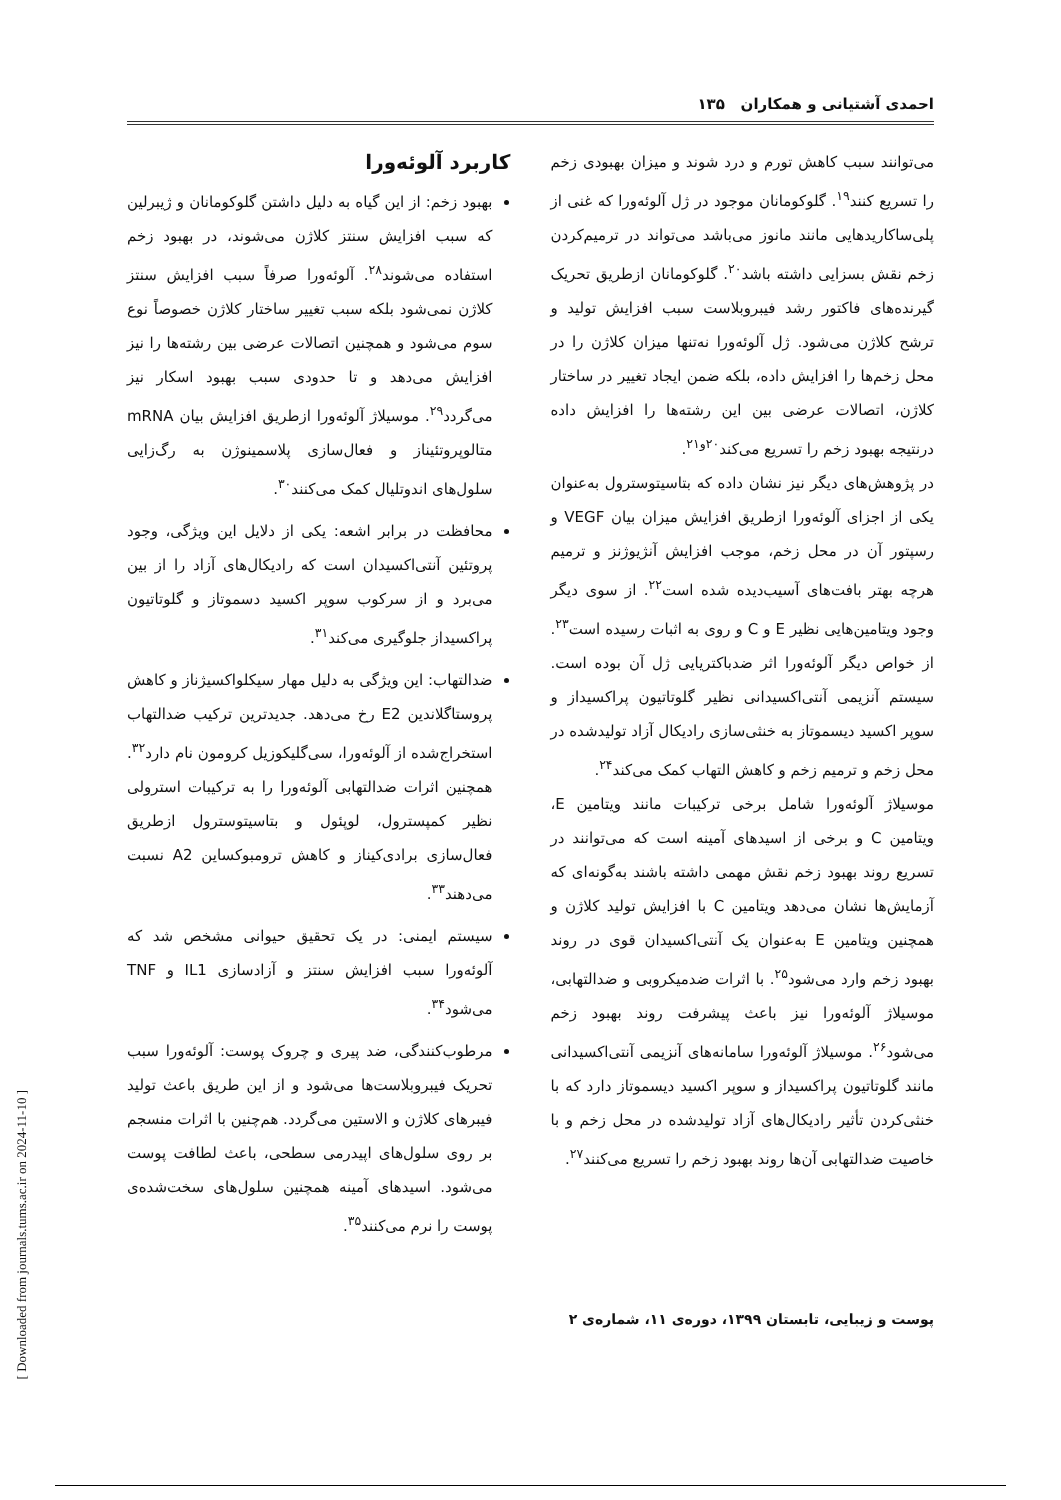احمدی آشتیانی و همکاران ۱۳۵
می‌توانند سبب کاهش تورم و درد شوند و میزان بهبودی زخم را تسریع کنند<sup>۱۹</sup>. گلوکومانان موجود در ژل آلوئه‌ورا که غنی از پلی‌ساکاریدهایی مانند مانوز می‌باشد می‌تواند در ترمیم‌کردن زخم نقش بسزایی داشته باشد<sup>۲۰</sup>. گلوکومانان ازطریق تحریک گیرنده‌های فاکتور رشد فیبروبلاست سبب افزایش تولید و ترشح کلاژن می‌شود. ژل آلوئه‌ورا نه‌تنها میزان کلاژن را در محل زخم‌ها را افزایش داده، بلکه ضمن ایجاد تغییر در ساختار کلاژن، اتصالات عرضی بین این رشته‌ها را افزایش داده درنتیجه بهبود زخم را تسریع می‌کند<sup>۲۰و۲۱</sup>.
در پژوهش‌های دیگر نیز نشان داده که بتاسیتوسترول به‌عنوان یکی از اجزای آلوئه‌ورا ازطریق افزایش میزان بیان VEGF و رسپتور آن در محل زخم، موجب افزایش آنژیوژنز و ترمیم هرچه بهتر بافت‌های آسیب‌دیده شده است<sup>۲۲</sup>. از سوی دیگر وجود ویتامین‌هایی نظیر E و C و روی به اثبات رسیده است<sup>۲۳</sup>. از خواص دیگر آلوئه‌ورا اثر ضدباکتریایی ژل آن بوده است. سیستم آنزیمی آنتی‌اکسیدانی نظیر گلوتاتیون پراکسیداز و سوپر اکسید دیسموتاز به خنثی‌سازی رادیکال آزاد تولیدشده در محل زخم و ترمیم زخم و کاهش التهاب کمک می‌کند<sup>۲۴</sup>.
موسیلاژ آلوئه‌ورا شامل برخی ترکیبات مانند ویتامین E، ویتامین C و برخی از اسیدهای آمینه است که می‌توانند در تسریع روند بهبود زخم نقش مهمی داشته باشند به‌گونه‌ای که آزمایش‌ها نشان می‌دهد ویتامین C با افزایش تولید کلاژن و همچنین ویتامین E به‌عنوان یک آنتی‌اکسیدان قوی در روند بهبود زخم وارد می‌شود<sup>۲۵</sup>. با اثرات ضدمیکروبی و ضدالتهابی، موسیلاژ آلوئه‌ورا نیز باعث پیشرفت روند بهبود زخم می‌شود<sup>۲۶</sup>. موسیلاژ آلوئه‌ورا سامانه‌های آنزیمی آنتی‌اکسیدانی مانند گلوتاتیون پراکسیداز و سوپر اکسید دیسموتاز دارد که با خنثی‌کردن تأثیر رادیکال‌های آزاد تولیدشده در محل زخم و با خاصیت ضدالتهابی آن‌ها روند بهبود زخم را تسریع می‌کنند<sup>۲۷</sup>.
کاربرد آلوئه‌ورا
بهبود زخم: از این گیاه به دلیل داشتن گلوکومانان و ژیبرلین که سبب افزایش سنتز کلاژن می‌شوند، در بهبود زخم استفاده می‌شوند<sup>۲۸</sup>. آلوئه‌ورا صرفاً سبب افزایش سنتز کلاژن نمی‌شود بلکه سبب تغییر ساختار کلاژن خصوصاً نوع سوم می‌شود و همچنین اتصالات عرضی بین رشته‌ها را نیز افزایش می‌دهد و تا حدودی سبب بهبود اسکار نیز می‌گردد<sup>۲۹</sup>. موسیلاژ آلوئه‌ورا ازطریق افزایش بیان mRNA متالوپروتئیناز و فعال‌سازی پلاسمینوژن به رگ‌زایی سلول‌های اندوتلیال کمک می‌کنند<sup>۳۰</sup>.
محافظت در برابر اشعه: یکی از دلایل این ویژگی، وجود پروتئین آنتی‌اکسیدان است که رادیکال‌های آزاد را از بین می‌برد و از سرکوب سوپر اکسید دسموتاز و گلوتاتیون پراکسیداز جلوگیری می‌کند<sup>۳۱</sup>.
ضدالتهاب: این ویژگی به دلیل مهار سیکلواکسیژناز و کاهش پروستاگلاندین E2 رخ می‌دهد. جدیدترین ترکیب ضدالتهاب استخراج‌شده از آلوئه‌ورا، سی‌گلیکوزیل کرومون نام دارد<sup>۳۲</sup>. همچنین اثرات ضدالتهابی آلوئه‌ورا را به ترکیبات استرولی نظیر کمپسترول، لوپئول و بتاسیتوسترول ازطریق فعال‌سازی برادی‌کیناز و کاهش ترومبوکساین A2 نسبت می‌دهند<sup>۳۳</sup>.
سیستم ایمنی: در یک تحقیق حیوانی مشخص شد که آلوئه‌ورا سبب افزایش سنتز و آزادسازی IL1 و TNF می‌شود<sup>۳۴</sup>.
مرطوب‌کنندگی، ضد پیری و چروک پوست: آلوئه‌ورا سبب تحریک فیبروبلاست‌ها می‌شود و از این طریق باعث تولید فیبرهای کلاژن و الاستین می‌گردد. هم‌چنین با اثرات منسجم بر روی سلول‌های اپیدرمی سطحی، باعث لطافت پوست می‌شود. اسیدهای آمینه همچنین سلول‌های سخت‌شده‌ی پوست را نرم می‌کنند<sup>۳۵</sup>.
پوست و زیبایی، تابستان ۱۳۹۹، دوره‌ی ۱۱، شماره‌ی ۲
[ Downloaded from journals.tums.ac.ir on 2024-11-10 ]